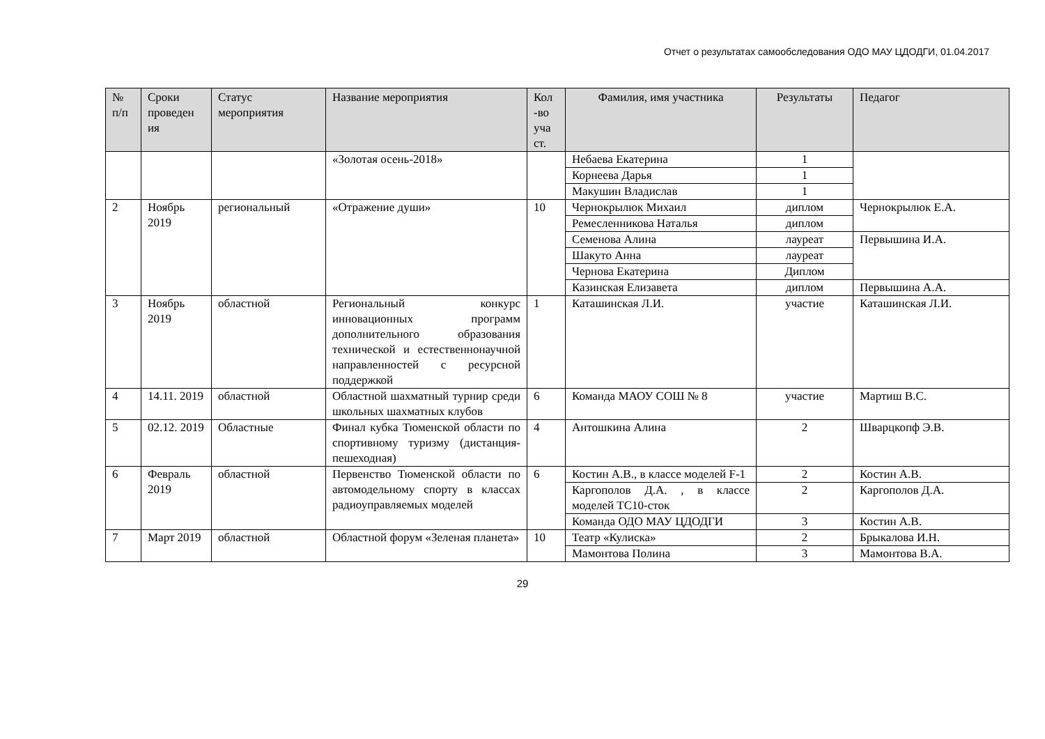Отчет о результатах самообследования ОДО МАУ ЦДОДГИ, 01.04.2017
| № п/п | Сроки проведен ия | Статус мероприятия | Название мероприятия | Кол -во уча ст. | Фамилия, имя участника | Результаты | Педагог |
| --- | --- | --- | --- | --- | --- | --- | --- |
| | | | «Золотая осень-2018» | | Небаева Екатерина | 1 | |
| | | | | | Корнеева Дарья | 1 | |
| | | | | | Макушин Владислав | 1 | |
| 2 | Ноябрь 2019 | региональный | «Отражение души» | 10 | Чернокрылюк Михаил | диплом | Чернокрылюк Е.А. |
| | | | | | Ремесленникова Наталья | диплом | |
| | | | | | Семенова Алина | лауреат | Первышина И.А. |
| | | | | | Шакуто Анна | лауреат | |
| | | | | | Чернова Екатерина | Диплом | |
| | | | | | Казинская Елизавета | диплом | Первышина А.А. |
| 3 | Ноябрь 2019 | областной | Региональный конкурс инновационных программ дополнительного образования технической и естественнонаучной направленностей с ресурсной поддержкой | 1 | Каташинская Л.И. | участие | Каташинская Л.И. |
| 4 | 14.11. 2019 | областной | Областной шахматный турнир среди школьных шахматных клубов | 6 | Команда МАОУ СОШ № 8 | участие | Мартиш В.С. |
| 5 | 02.12. 2019 | Областные | Финал кубка Тюменской области по спортивному туризму (дистанция-пешеходная) | 4 | Антошкина Алина | 2 | Шварцкопф Э.В. |
| 6 | Февраль 2019 | областной | Первенство Тюменской области по автомодельному спорту в классах радиоуправляемых моделей | 6 | Костин А.В., в классе моделей F-1 | 2 | Костин А.В. |
| | | | | | Каргополов Д.А. , в классе моделей ТС10-сток | 2 | Каргополов Д.А. |
| | | | | | Команда ОДО МАУ ЦДОДГИ | 3 | Костин А.В. |
| 7 | Март 2019 | областной | Областной форум «Зеленая планета» | 10 | Театр «Кулиска» | 2 | Брыкалова И.Н. |
| | | | | | Мамонтова Полина | 3 | Мамонтова В.А. |
29